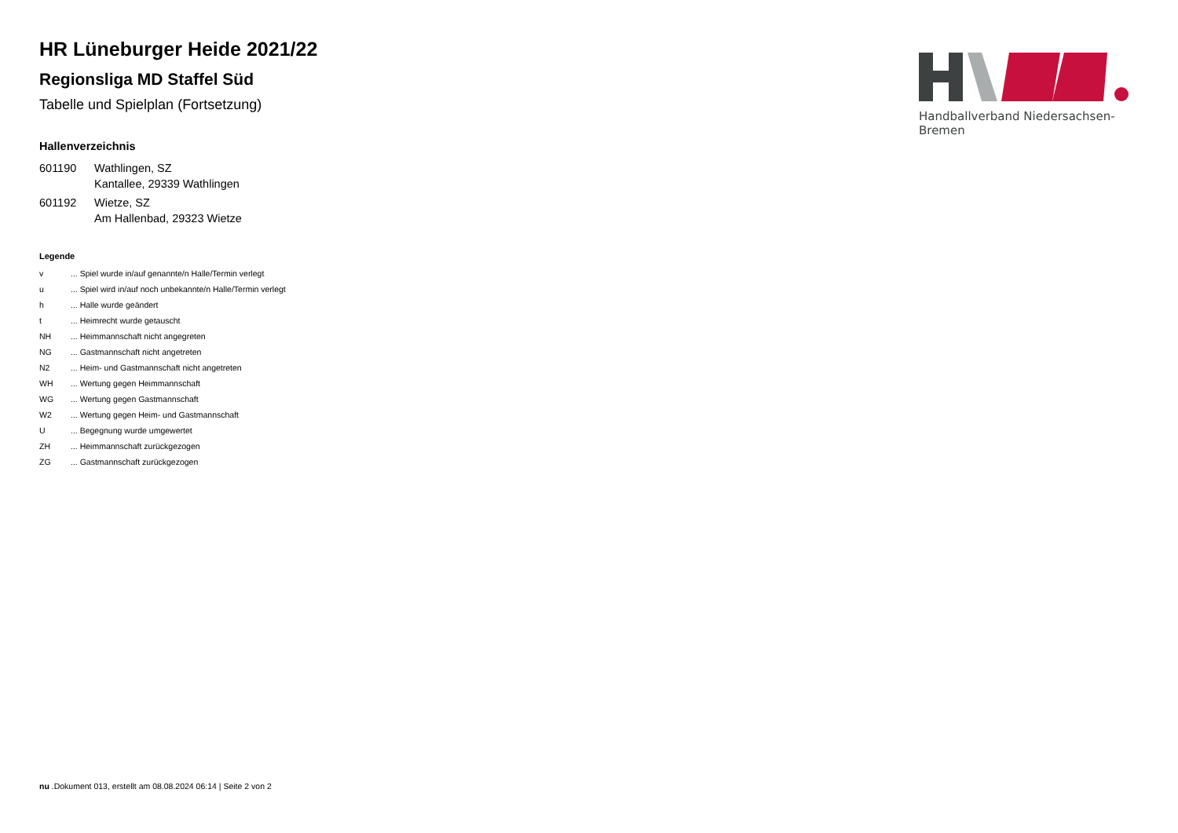Handballverband Niedersachsen-Bremen
HR Lüneburger Heide 2021/22
Regionsliga MD Staffel Süd
Tabelle und Spielplan (Fortsetzung)
Hallenverzeichnis
| 601190 | Wathlingen, SZ Kantallee, 29339 Wathlingen |
| 601192 | Wietze, SZ Am Hallenbad, 29323 Wietze |
Legende
| v | ... Spiel wurde in/auf genannte/n Halle/Termin verlegt |
| u | ... Spiel wird in/auf noch unbekannte/n Halle/Termin verlegt |
| h | ... Halle wurde geändert |
| t | ... Heimrecht wurde getauscht |
| NH | ... Heimmannschaft nicht angegreten |
| NG | ... Gastmannschaft nicht angetreten |
| N2 | ... Heim- und Gastmannschaft nicht angetreten |
| WH | ... Wertung gegen Heimmannschaft |
| WG | ... Wertung gegen Gastmannschaft |
| W2 | ... Wertung gegen Heim- und Gastmannschaft |
| U | ... Begegnung wurde umgewertet |
| ZH | ... Heimmannschaft zurückgezogen |
| ZG | ... Gastmannschaft zurückgezogen |
nu .Dokument 013, erstellt am 08.08.2024 06:14 | Seite 2 von 2